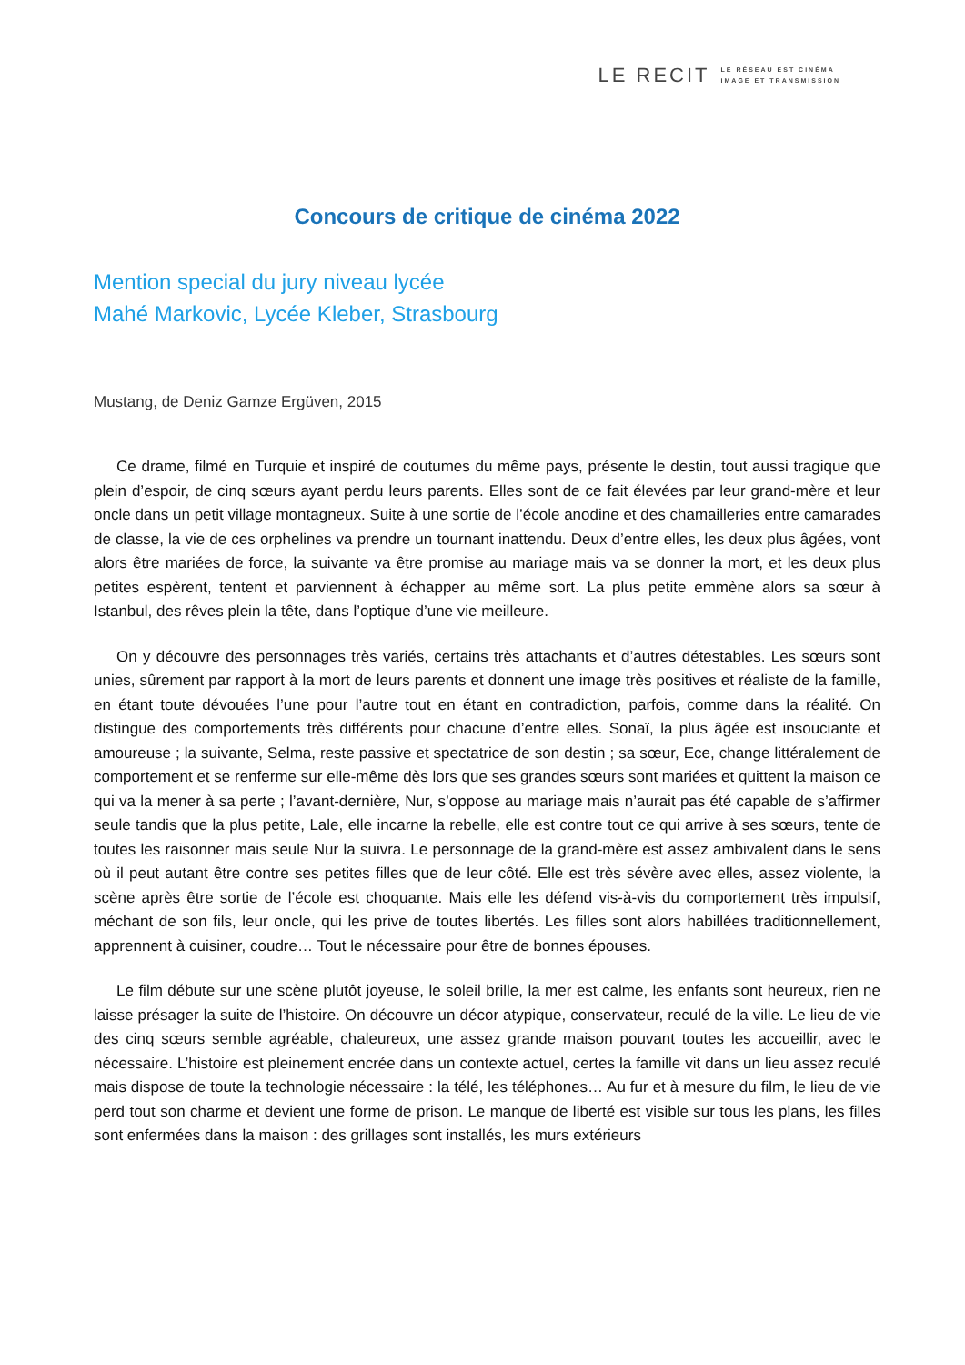LE RECIT LE RÉSEAU EST CINÉMA
IMAGE ET TRANSMISSION
Concours de critique de cinéma 2022
Mention special du jury niveau lycée
Mahé Markovic, Lycée Kleber, Strasbourg
Mustang, de Deniz Gamze Ergüven, 2015
Ce drame, filmé en Turquie et inspiré de coutumes du même pays, présente le destin, tout aussi tragique que plein d’espoir, de cinq sœurs ayant perdu leurs parents. Elles sont de ce fait élevées par leur grand-mère et leur oncle dans un petit village montagneux. Suite à une sortie de l’école anodine et des chamailleries entre camarades de classe, la vie de ces orphelines va prendre un tournant inattendu. Deux d’entre elles, les deux plus âgées, vont alors être mariées de force, la suivante va être promise au mariage mais va se donner la mort, et les deux plus petites espèrent, tentent et parviennent à échapper au même sort. La plus petite emmène alors sa sœur à Istanbul, des rêves plein la tête, dans l’optique d’une vie meilleure.
On y découvre des personnages très variés, certains très attachants et d’autres détestables. Les sœurs sont unies, sûrement par rapport à la mort de leurs parents et donnent une image très positives et réaliste de la famille, en étant toute dévouées l’une pour l’autre tout en étant en contradiction, parfois, comme dans la réalité. On distingue des comportements très différents pour chacune d’entre elles. Sonaï, la plus âgée est insouciante et amoureuse ; la suivante, Selma, reste passive et spectatrice de son destin ; sa sœur, Ece, change littéralement de comportement et se renferme sur elle-même dès lors que ses grandes sœurs sont mariées et quittent la maison ce qui va la mener à sa perte ; l’avant-dernière, Nur, s’oppose au mariage mais n’aurait pas été capable de s’affirmer seule tandis que la plus petite, Lale, elle incarne la rebelle, elle est contre tout ce qui arrive à ses sœurs, tente de toutes les raisonner mais seule Nur la suivra. Le personnage de la grand-mère est assez ambivalent dans le sens où il peut autant être contre ses petites filles que de leur côté. Elle est très sévère avec elles, assez violente, la scène après être sortie de l’école est choquante. Mais elle les défend vis-à-vis du comportement très impulsif, méchant de son fils, leur oncle, qui les prive de toutes libertés. Les filles sont alors habillées traditionnellement, apprennent à cuisiner, coudre… Tout le nécessaire pour être de bonnes épouses.
Le film débute sur une scène plutôt joyeuse, le soleil brille, la mer est calme, les enfants sont heureux, rien ne laisse présager la suite de l’histoire. On découvre un décor atypique, conservateur, reculé de la ville. Le lieu de vie des cinq sœurs semble agréable, chaleureux, une assez grande maison pouvant toutes les accueillir, avec le nécessaire. L’histoire est pleinement encrée dans un contexte actuel, certes la famille vit dans un lieu assez reculé mais dispose de toute la technologie nécessaire : la télé, les téléphones… Au fur et à mesure du film, le lieu de vie perd tout son charme et devient une forme de prison. Le manque de liberté est visible sur tous les plans, les filles sont enfermées dans la maison : des grillages sont installés, les murs extérieurs